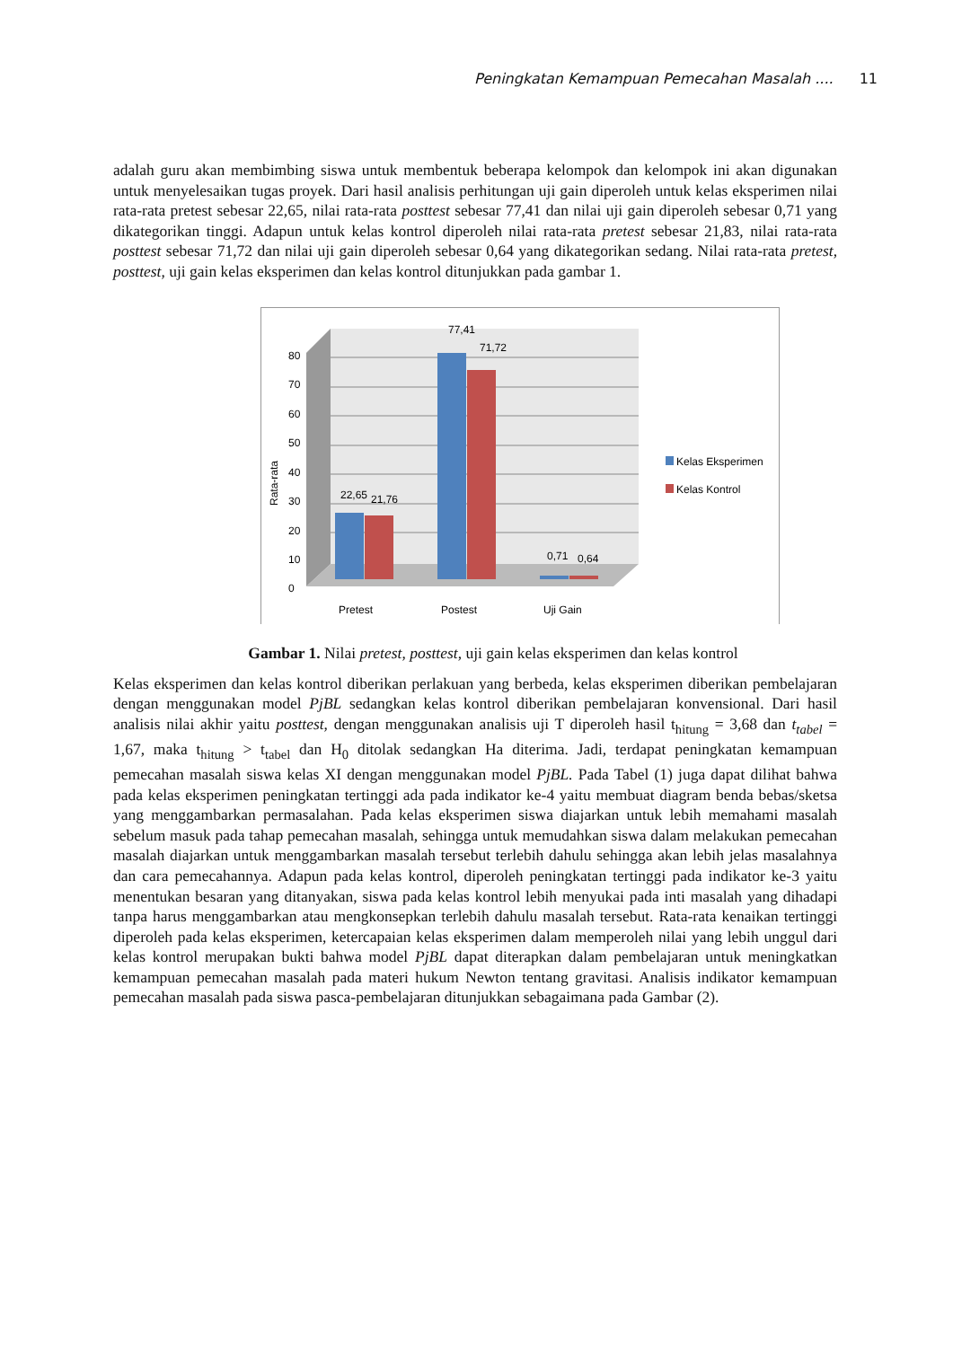Peningkatan Kemampuan Pemecahan Masalah .... 11
adalah guru akan membimbing siswa untuk membentuk beberapa kelompok dan kelompok ini akan digunakan untuk menyelesaikan tugas proyek. Dari hasil analisis perhitungan uji gain diperoleh untuk kelas eksperimen nilai rata-rata pretest sebesar 22,65, nilai rata-rata posttest sebesar 77,41 dan nilai uji gain diperoleh sebesar 0,71 yang dikategorikan tinggi. Adapun untuk kelas kontrol diperoleh nilai rata-rata pretest sebesar 21,83, nilai rata-rata posttest sebesar 71,72 dan nilai uji gain diperoleh sebesar 0,64 yang dikategorikan sedang. Nilai rata-rata pretest, posttest, uji gain kelas eksperimen dan kelas kontrol ditunjukkan pada gambar 1.
80
70
60
50
40
30
20
10
0
Rata-rata
22,65
21,76
77,41
71,72
0,71
0,64
Pretest
Postest
Uji Gain
Kelas Eksperimen
Kelas Kontrol
Gambar 1. Nilai pretest, posttest, uji gain kelas eksperimen dan kelas kontrol
Kelas eksperimen dan kelas kontrol diberikan perlakuan yang berbeda, kelas eksperimen diberikan pembelajaran dengan menggunakan model PjBL sedangkan kelas kontrol diberikan pembelajaran konvensional. Dari hasil analisis nilai akhir yaitu posttest, dengan menggunakan analisis uji T diperoleh hasil t<sub>hitung</sub> = 3,68 dan t<sub>tabel</sub> = 1,67, maka t<sub>hitung</sub> > t<sub>tabel</sub> dan H<sub>0</sub> ditolak sedangkan Ha diterima. Jadi, terdapat peningkatan kemampuan pemecahan masalah siswa kelas XI dengan menggunakan model PjBL. Pada Tabel (1) juga dapat dilihat bahwa pada kelas eksperimen peningkatan tertinggi ada pada indikator ke-4 yaitu membuat diagram benda bebas/sketsa yang menggambarkan permasalahan. Pada kelas eksperimen siswa diajarkan untuk lebih memahami masalah sebelum masuk pada tahap pemecahan masalah, sehingga untuk memudahkan siswa dalam melakukan pemecahan masalah diajarkan untuk menggambarkan masalah tersebut terlebih dahulu sehingga akan lebih jelas masalahnya dan cara pemecahannya. Adapun pada kelas kontrol, diperoleh peningkatan tertinggi pada indikator ke-3 yaitu menentukan besaran yang ditanyakan, siswa pada kelas kontrol lebih menyukai pada inti masalah yang dihadapi tanpa harus menggambarkan atau mengkonsepkan terlebih dahulu masalah tersebut. Rata-rata kenaikan tertinggi diperoleh pada kelas eksperimen, ketercapaian kelas eksperimen dalam memperoleh nilai yang lebih unggul dari kelas kontrol merupakan bukti bahwa model PjBL dapat diterapkan dalam pembelajaran untuk meningkatkan kemampuan pemecahan masalah pada materi hukum Newton tentang gravitasi. Analisis indikator kemampuan pemecahan masalah pada siswa pasca-pembelajaran ditunjukkan sebagaimana pada Gambar (2).